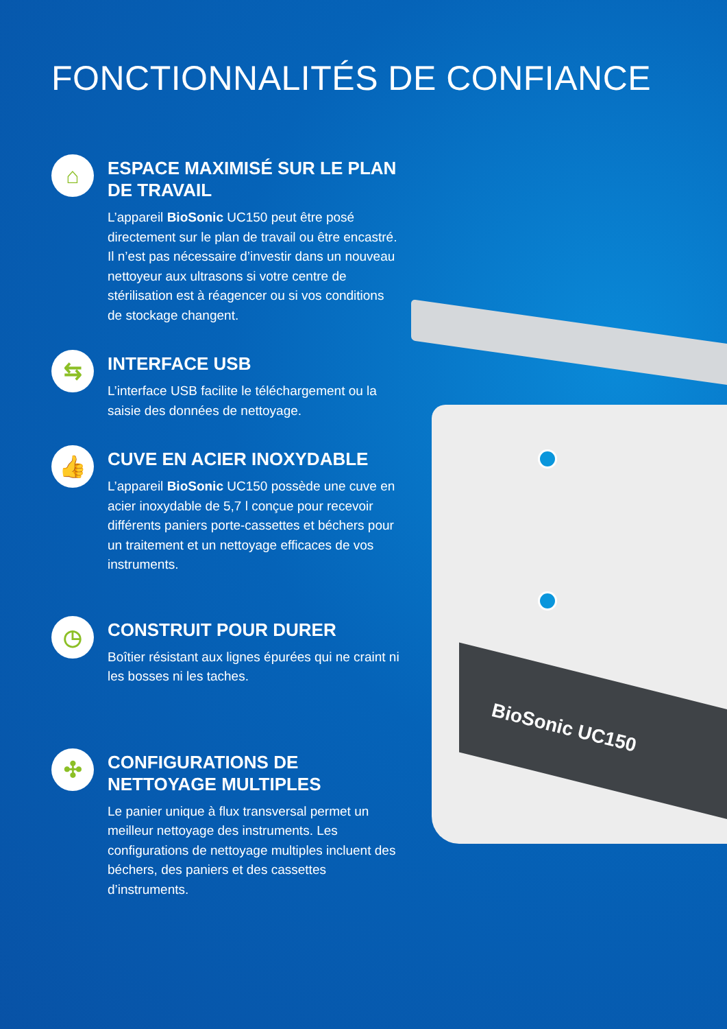FONCTIONNALITÉS DE CONFIANCE
BioSonic UC150
⌂
ESPACE MAXIMISÉ SUR LE PLAN DE TRAVAIL
L’appareil BioSonic UC150 peut être posé directement sur le plan de travail ou être encastré. Il n’est pas nécessaire d’investir dans un nouveau nettoyeur aux ultrasons si votre centre de stérilisation est à réagencer ou si vos conditions de stockage changent.
⇆
INTERFACE USB
L’interface USB facilite le téléchargement ou la saisie des données de nettoyage.
👍
CUVE EN ACIER INOXYDABLE
L’appareil BioSonic UC150 possède une cuve en acier inoxydable de 5,7 l conçue pour recevoir différents paniers porte-cassettes et béchers pour un traitement et un nettoyage efficaces de vos instruments.
◷
CONSTRUIT POUR DURER
Boîtier résistant aux lignes épurées qui ne craint ni les bosses ni les taches.
✣
CONFIGURATIONS DE NETTOYAGE MULTIPLES
Le panier unique à flux transversal permet un meilleur nettoyage des instruments. Les configurations de nettoyage multiples incluent des béchers, des paniers et des cassettes d’instruments.